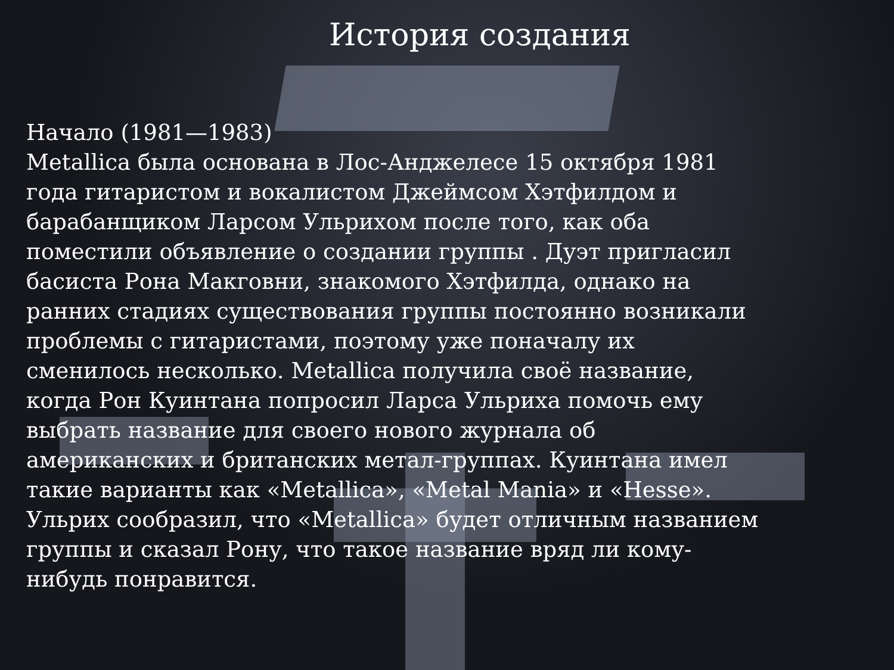История создания
Начало (1981—1983)
Metallica была основана в Лос-Анджелесе 15 октября 1981 года гитаристом и вокалистом Джеймсом Хэтфилдом и барабанщиком Ларсом Ульрихом после того, как оба поместили объявление о создании группы . Дуэт пригласил басиста Рона Макговни, знакомого Хэтфилда, однако на ранних стадиях существования группы постоянно возникали проблемы с гитаристами, поэтому уже поначалу их сменилось несколько. Metallica получила своё название, когда Рон Куинтана попросил Ларса Ульриха помочь ему выбрать название для своего нового журнала об американских и британских метал-группах. Куинтана имел такие варианты как «Metallica», «Metal Mania» и «Hesse». Ульрих сообразил, что «Metallica» будет отличным названием группы и сказал Рону, что такое название вряд ли кому-нибудь понравится.